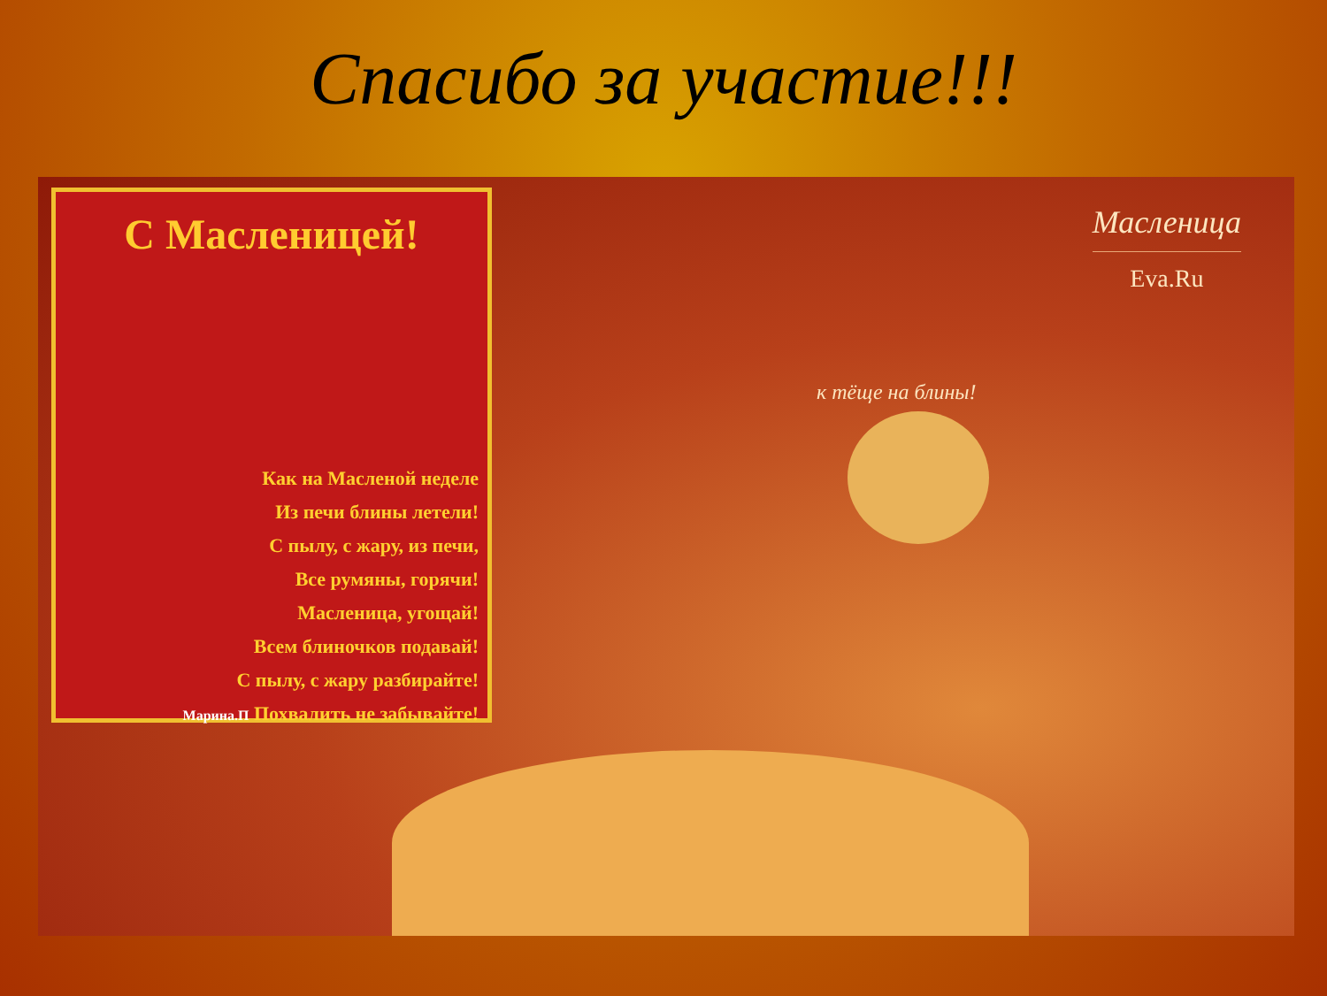Спасибо за участие!!!
С Масленицей!
Как на Масленой неделе
Из печи блины летели!
С пылу, с жару, из печи,
Все румяны, горячи!
Масленица, угощай!
Всем блиночков подавай!
С пылу, с жару разбирайте!
Марина.П Похвалить не забывайте!
Масленица
Eva.Ru
к тёще на блины!